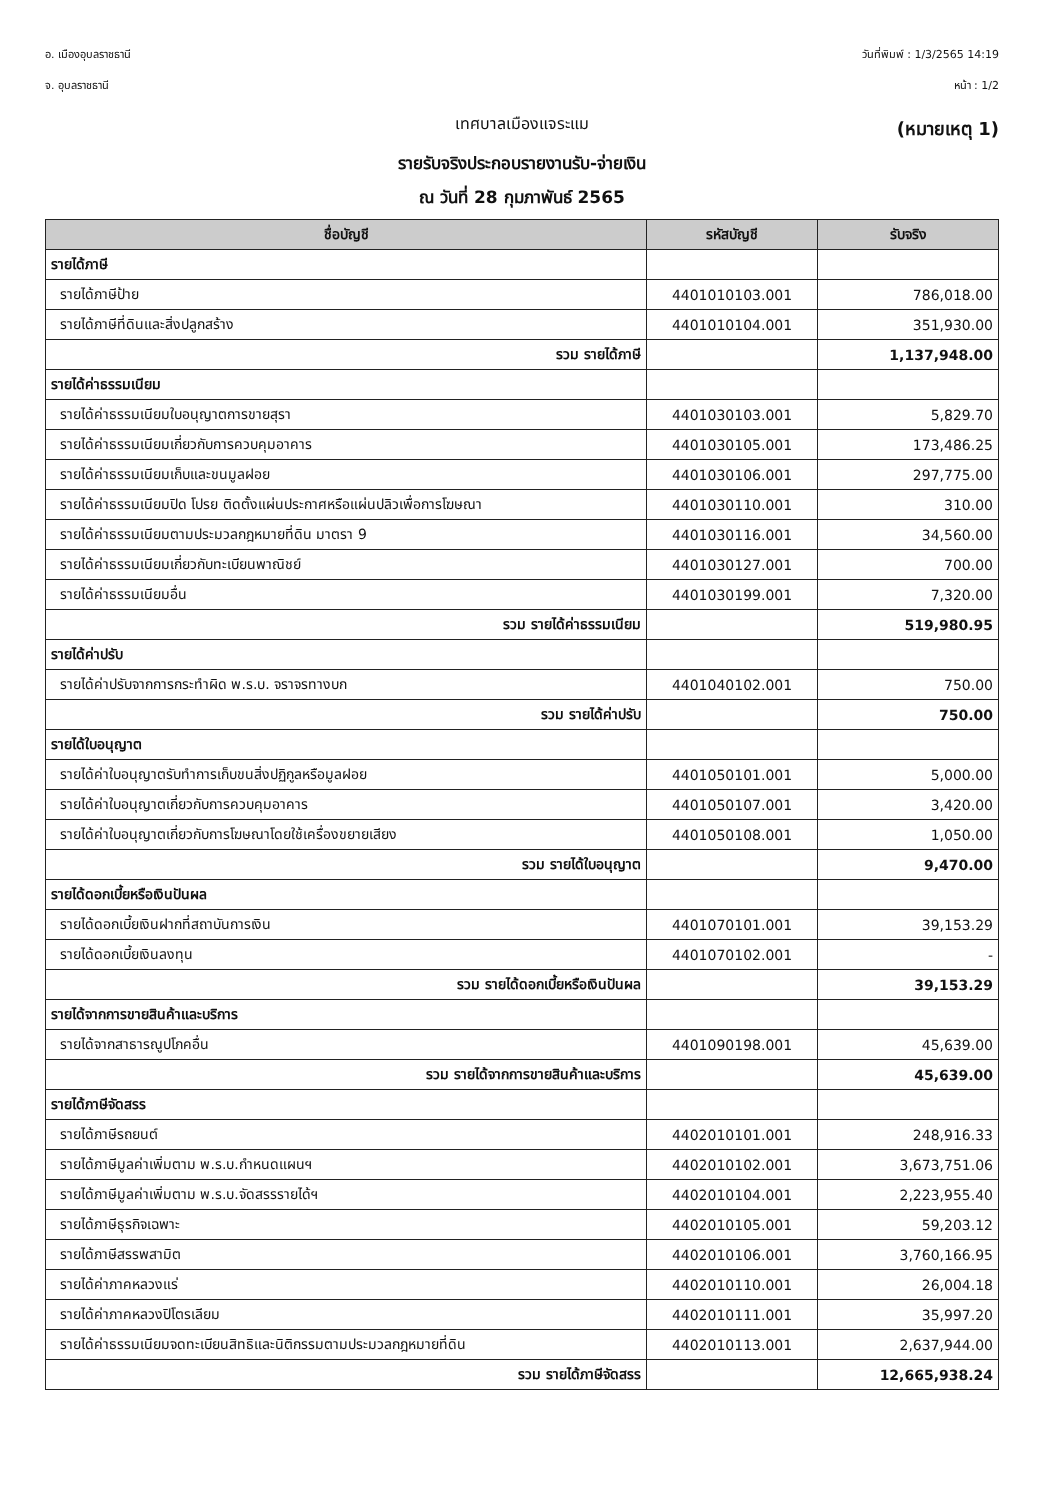อ. เมืองอุบลราชธานี
จ. อุบลราชธานี
วันที่พิมพ์ : 1/3/2565 14:19
หน้า : 1/2
เทศบาลเมืองแจระแม
(หมายเหตุ 1)
รายรับจริงประกอบรายงานรับ-จ่ายเงิน
ณ วันที่ 28 กุมภาพันธ์ 2565
| ชื่อบัญชี | รหัสบัญชี | รับจริง |
| --- | --- | --- |
| รายได้ภาษี | | |
| รายได้ภาษีป้าย | 4401010103.001 | 786,018.00 |
| รายได้ภาษีที่ดินและสิ่งปลูกสร้าง | 4401010104.001 | 351,930.00 |
| รวม รายได้ภาษี | | 1,137,948.00 |
| รายได้ค่าธรรมเนียม | | |
| รายได้ค่าธรรมเนียมใบอนุญาตการขายสุรา | 4401030103.001 | 5,829.70 |
| รายได้ค่าธรรมเนียมเกี่ยวกับการควบคุมอาคาร | 4401030105.001 | 173,486.25 |
| รายได้ค่าธรรมเนียมเก็บและขนมูลฝอย | 4401030106.001 | 297,775.00 |
| รายได้ค่าธรรมเนียมปิด โปรย ติดตั้งแผ่นประกาศหรือแผ่นปลิวเพื่อการโฆษณา | 4401030110.001 | 310.00 |
| รายได้ค่าธรรมเนียมตามประมวลกฎหมายที่ดิน มาตรา 9 | 4401030116.001 | 34,560.00 |
| รายได้ค่าธรรมเนียมเกี่ยวกับทะเบียนพาณิชย์ | 4401030127.001 | 700.00 |
| รายได้ค่าธรรมเนียมอื่น | 4401030199.001 | 7,320.00 |
| รวม รายได้ค่าธรรมเนียม | | 519,980.95 |
| รายได้ค่าปรับ | | |
| รายได้ค่าปรับจากการกระทำผิด พ.ร.บ. จราจรทางบก | 4401040102.001 | 750.00 |
| รวม รายได้ค่าปรับ | | 750.00 |
| รายได้ใบอนุญาต | | |
| รายได้ค่าใบอนุญาตรับทำการเก็บขนสิ่งปฏิกูลหรือมูลฝอย | 4401050101.001 | 5,000.00 |
| รายได้ค่าใบอนุญาตเกี่ยวกับการควบคุมอาคาร | 4401050107.001 | 3,420.00 |
| รายได้ค่าใบอนุญาตเกี่ยวกับการโฆษณาโดยใช้เครื่องขยายเสียง | 4401050108.001 | 1,050.00 |
| รวม รายได้ใบอนุญาต | | 9,470.00 |
| รายได้ดอกเบี้ยหรือเงินปันผล | | |
| รายได้ดอกเบี้ยเงินฝากที่สถาบันการเงิน | 4401070101.001 | 39,153.29 |
| รายได้ดอกเบี้ยเงินลงทุน | 4401070102.001 | - |
| รวม รายได้ดอกเบี้ยหรือเงินปันผล | | 39,153.29 |
| รายได้จากการขายสินค้าและบริการ | | |
| รายได้จากสาธารณูปโภคอื่น | 4401090198.001 | 45,639.00 |
| รวม รายได้จากการขายสินค้าและบริการ | | 45,639.00 |
| รายได้ภาษีจัดสรร | | |
| รายได้ภาษีรถยนต์ | 4402010101.001 | 248,916.33 |
| รายได้ภาษีมูลค่าเพิ่มตาม พ.ร.บ.กำหนดแผนฯ | 4402010102.001 | 3,673,751.06 |
| รายได้ภาษีมูลค่าเพิ่มตาม พ.ร.บ.จัดสรรรายได้ฯ | 4402010104.001 | 2,223,955.40 |
| รายได้ภาษีธุรกิจเฉพาะ | 4402010105.001 | 59,203.12 |
| รายได้ภาษีสรรพสามิต | 4402010106.001 | 3,760,166.95 |
| รายได้ค่าภาคหลวงแร่ | 4402010110.001 | 26,004.18 |
| รายได้ค่าภาคหลวงปิโตรเลียม | 4402010111.001 | 35,997.20 |
| รายได้ค่าธรรมเนียมจดทะเบียนสิทธิและนิติกรรมตามประมวลกฎหมายที่ดิน | 4402010113.001 | 2,637,944.00 |
| รวม รายได้ภาษีจัดสรร | | 12,665,938.24 |